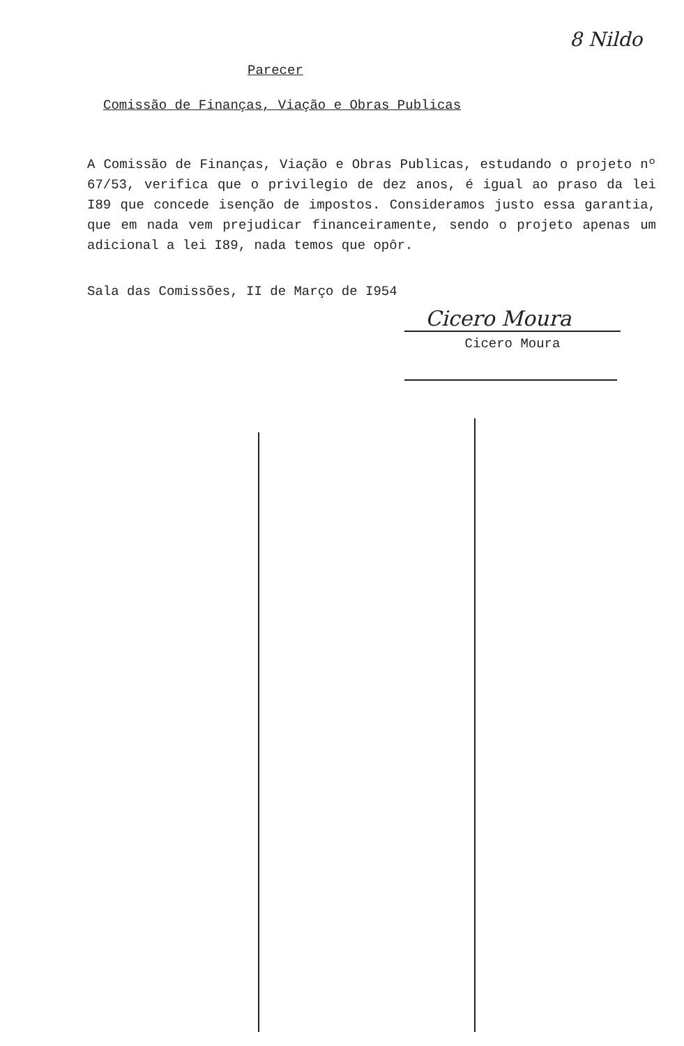8 Nildo
Parecer
Comissão de Finanças, Viação e Obras Publicas
A Comissão de Finanças, Viação e Obras Publicas, estudando o projeto nº 67/53, verifica que o privilegio de dez anos, é igual ao praso da lei I89 que concede isenção de impostos. Consideramos justo essa garantia, que em nada vem prejudicar financeiramente, sendo o projeto apenas um adicional a lei I89, nada temos que opôr.
Sala das Comissões, II de Março de I954
Cicero Moura
Cicero Moura